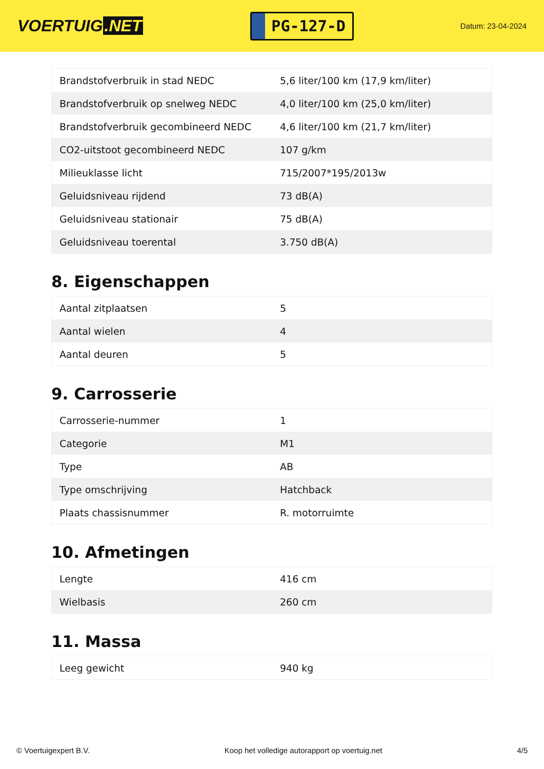VOERTUIG.NET
PG-127-D
Datum: 23-04-2024
| Brandstofverbruik in stad NEDC | 5,6 liter/100 km (17,9 km/liter) |
| Brandstofverbruik op snelweg NEDC | 4,0 liter/100 km (25,0 km/liter) |
| Brandstofverbruik gecombineerd NEDC | 4,6 liter/100 km (21,7 km/liter) |
| CO2-uitstoot gecombineerd NEDC | 107 g/km |
| Milieuklasse licht | 715/2007*195/2013w |
| Geluidsniveau rijdend | 73 dB(A) |
| Geluidsniveau stationair | 75 dB(A) |
| Geluidsniveau toerental | 3.750 dB(A) |
8. Eigenschappen
| Aantal zitplaatsen | 5 |
| Aantal wielen | 4 |
| Aantal deuren | 5 |
9. Carrosserie
| Carrosserie-nummer | 1 |
| Categorie | M1 |
| Type | AB |
| Type omschrijving | Hatchback |
| Plaats chassisnummer | R. motorruimte |
10. Afmetingen
| Lengte | 416 cm |
| Wielbasis | 260 cm |
11. Massa
| Leeg gewicht | 940 kg |
© Voertuigexpert B.V. Koop het volledige autorapport op voertuig.net 4/5